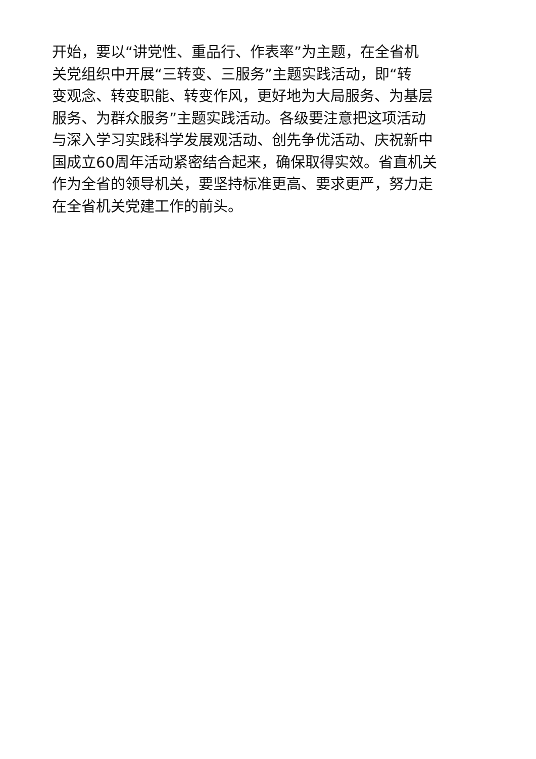开始，要以“讲党性、重品行、作表率”为主题，在全省机
关党组织中开展“三转变、三服务”主题实践活动，即“转
变观念、转变职能、转变作风，更好地为大局服务、为基层
服务、为群众服务”主题实践活动。各级要注意把这项活动
与深入学习实践科学发展观活动、创先争优活动、庆祝新中
国成立60周年活动紧密结合起来，确保取得实效。省直机关
作为全省的领导机关，要坚持标准更高、要求更严，努力走
在全省机关党建工作的前头。